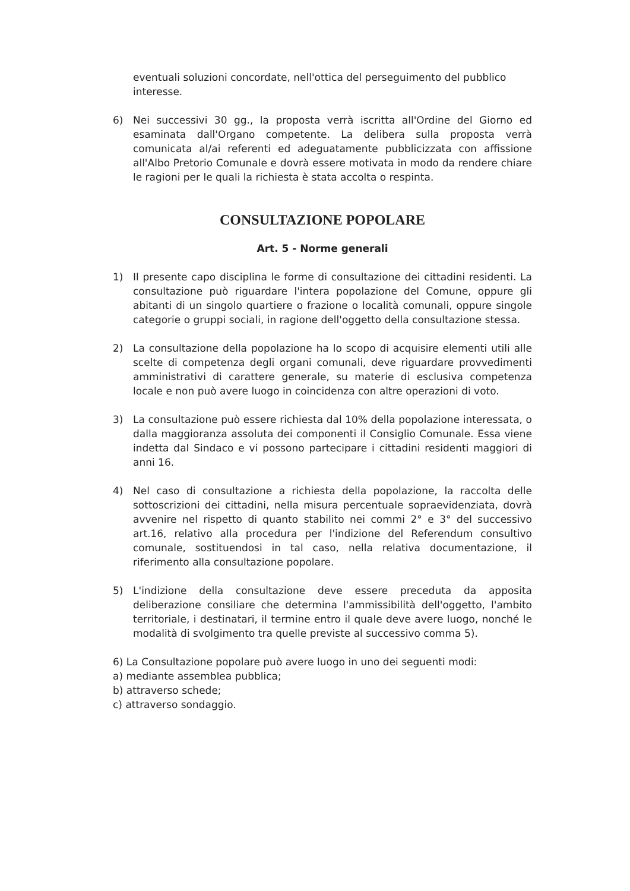eventuali soluzioni concordate, nell'ottica del perseguimento del pubblico interesse.
6) Nei successivi 30 gg., la proposta verrà iscritta all'Ordine del Giorno ed esaminata dall'Organo competente. La delibera sulla proposta verrà comunicata al/ai referenti ed adeguatamente pubblicizzata con affissione all'Albo Pretorio Comunale e dovrà essere motivata in modo da rendere chiare le ragioni per le quali la richiesta è stata accolta o respinta.
CONSULTAZIONE POPOLARE
Art. 5 - Norme generali
1) Il presente capo disciplina le forme di consultazione dei cittadini residenti. La consultazione può riguardare l'intera popolazione del Comune, oppure gli abitanti di un singolo quartiere o frazione o località comunali, oppure singole categorie o gruppi sociali, in ragione dell'oggetto della consultazione stessa.
2) La consultazione della popolazione ha lo scopo di acquisire elementi utili alle scelte di competenza degli organi comunali, deve riguardare provvedimenti amministrativi di carattere generale, su materie di esclusiva competenza locale e non può avere luogo in coincidenza con altre operazioni di voto.
3) La consultazione può essere richiesta dal 10% della popolazione interessata, o dalla maggioranza assoluta dei componenti il Consiglio Comunale. Essa viene indetta dal Sindaco e vi possono partecipare i cittadini residenti maggiori di anni 16.
4) Nel caso di consultazione a richiesta della popolazione, la raccolta delle sottoscrizioni dei cittadini, nella misura percentuale sopraevidenziata, dovrà avvenire nel rispetto di quanto stabilito nei commi 2° e 3° del successivo art.16, relativo alla procedura per l'indizione del Referendum consultivo comunale, sostituendosi in tal caso, nella relativa documentazione, il riferimento alla consultazione popolare.
5) L'indizione della consultazione deve essere preceduta da apposita deliberazione consiliare che determina l'ammissibilità dell'oggetto, l'ambito territoriale, i destinatari, il termine entro il quale deve avere luogo, nonché le modalità di svolgimento tra quelle previste al successivo comma 5).
6) La Consultazione popolare può avere luogo in uno dei seguenti modi:
a) mediante assemblea pubblica;
b) attraverso schede;
c) attraverso sondaggio.